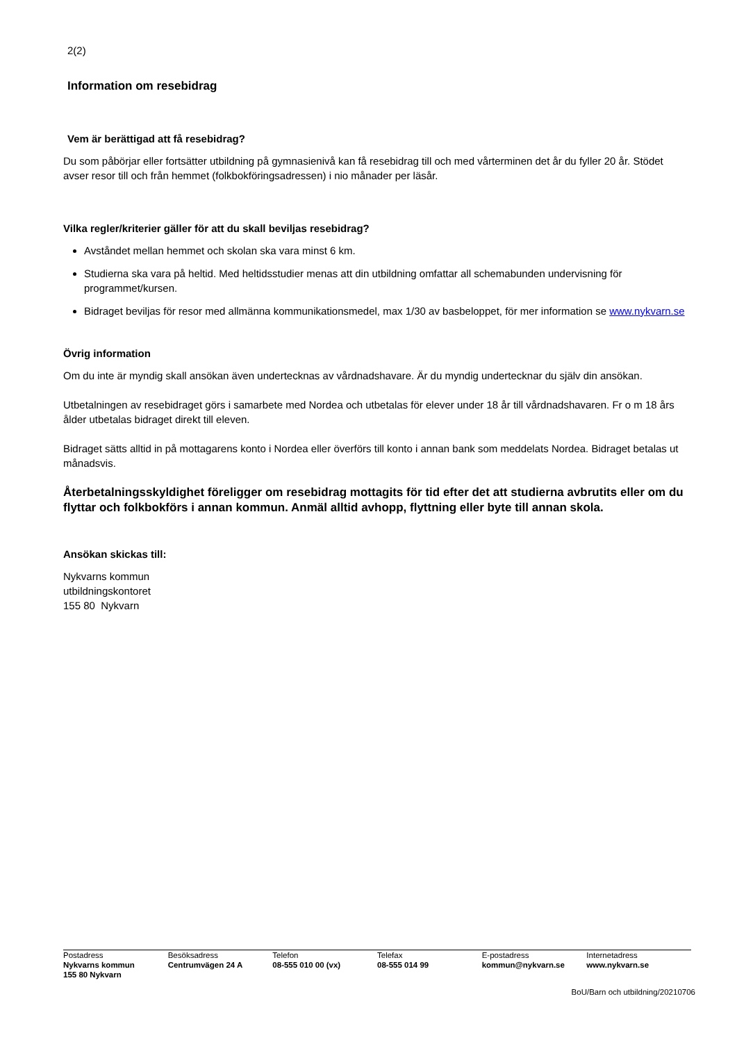2(2)
Information om resebidrag
Vem är berättigad att få resebidrag?
Du som påbörjar eller fortsätter utbildning på gymnasienivå kan få resebidrag till och med vårterminen det år du fyller 20 år. Stödet avser resor till och från hemmet (folkbokföringsadressen) i nio månader per läsår.
Vilka regler/kriterier gäller för att du skall beviljas resebidrag?
Avståndet mellan hemmet och skolan ska vara minst 6 km.
Studierna ska vara på heltid. Med heltidsstudier menas att din utbildning omfattar all schemabunden undervisning för programmet/kursen.
Bidraget beviljas för resor med allmänna kommunikationsmedel, max 1/30 av basbeloppet, för mer information se www.nykvarn.se
Övrig information
Om du inte är myndig skall ansökan även undertecknas av vårdnadshavare. Är du myndig undertecknar du själv din ansökan.
Utbetalningen av resebidraget görs i samarbete med Nordea och utbetalas för elever under 18 år till vårdnadshavaren. Fr o m 18 års ålder utbetalas bidraget direkt till eleven.
Bidraget sätts alltid in på mottagarens konto i Nordea eller överförs till konto i annan bank som meddelats Nordea. Bidraget betalas ut månadsvis.
Återbetalningsskyldighet föreligger om resebidrag mottagits för tid efter det att studierna avbrutits eller om du flyttar och folkbokförs i annan kommun. Anmäl alltid avhopp, flyttning eller byte till annan skola.
Ansökan skickas till:
Nykvarns kommun
utbildningskontoret
155 80 Nykvarn
Postadress
Nykvarns kommun
155 80 Nykvarn
Besöksadress
Centrumvägen 24 A
Telefon
08-555 010 00 (vx)
Telefax
08-555 014 99
E-postadress
kommun@nykvarn.se
Internetadress
www.nykvarn.se
BoU/Barn och utbildning/20210706